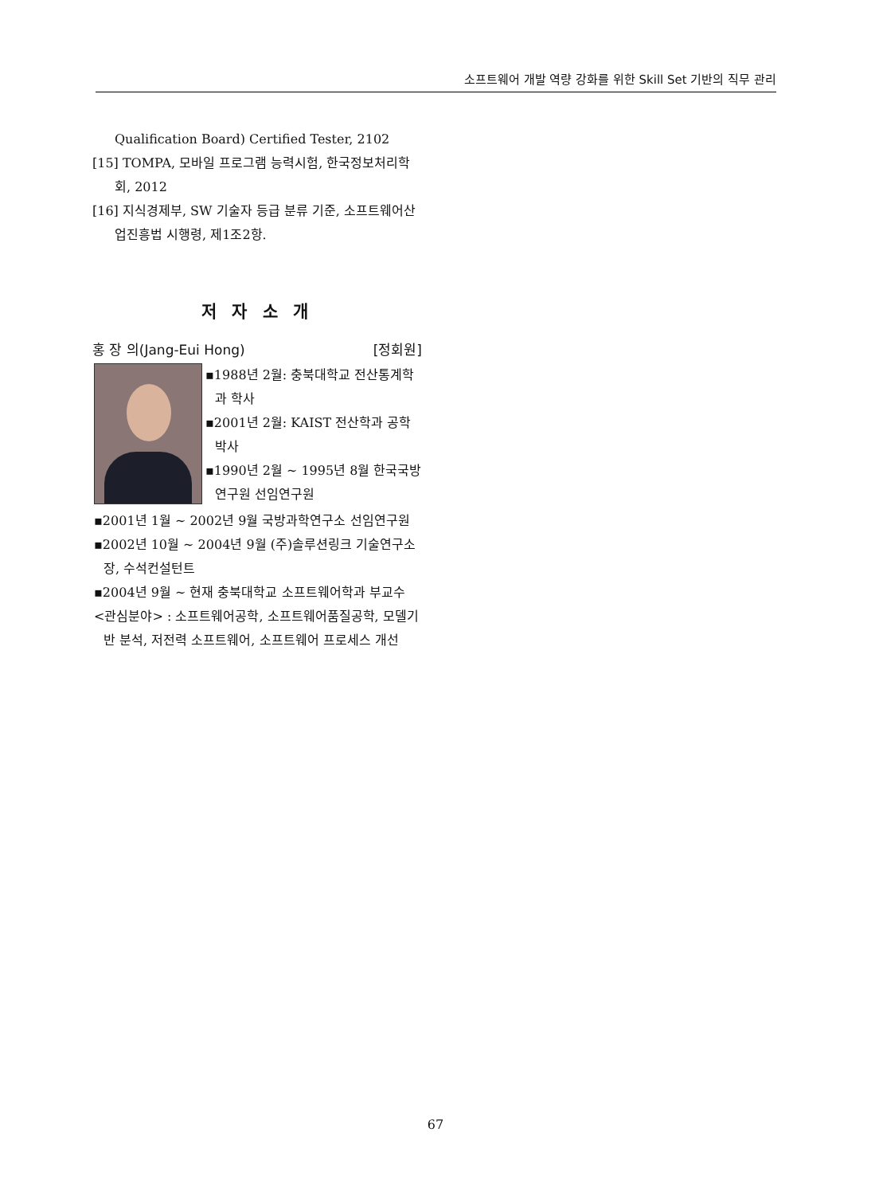소프트웨어 개발 역량 강화를 위한 Skill Set 기반의 직무 관리
Qualification Board) Certified Tester, 2102
[15] TOMPA, 모바일 프로그램 능력시험, 한국정보처리학회, 2012
[16] 지식경제부, SW 기술자 등급 분류 기준, 소프트웨어산업진흥법 시행령, 제1조2항.
저 자 소 개
홍 장 의(Jang-Eui Hong) [정회원]
▪1988년 2월: 충북대학교 전산통계학과 학사
▪2001년 2월: KAIST 전산학과 공학박사
▪1990년 2월 ~ 1995년 8월 한국국방연구원 선임연구원
▪2001년 1월 ~ 2002년 9월 국방과학연구소 선임연구원
▪2002년 10월 ~ 2004년 9월 (주)솔루션링크 기술연구소장, 수석컨설턴트
▪2004년 9월 ~ 현재 충북대학교 소프트웨어학과 부교수
<관심분야> : 소프트웨어공학, 소프트웨어품질공학, 모델기반 분석, 저전력 소프트웨어, 소프트웨어 프로세스 개선
67